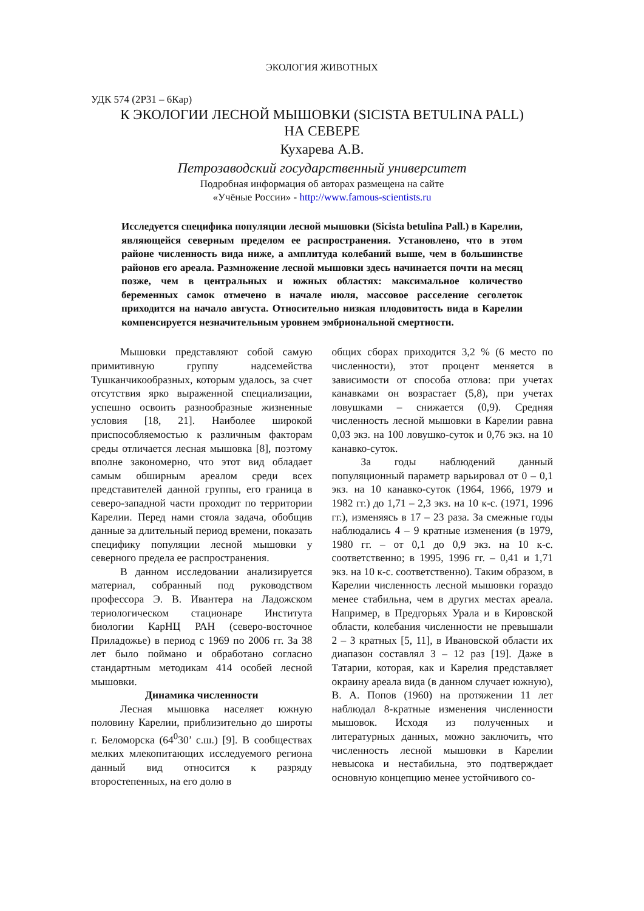ЭКОЛОГИЯ ЖИВОТНЫХ
УДК 574 (2Р31 – 6Кар)
К ЭКОЛОГИИ ЛЕСНОЙ МЫШОВКИ (SICISTA BETULINA PALL)
НА СЕВЕРЕ
Кухарева А.В.
Петрозаводский государственный университет
Подробная информация об авторах размещена на сайте
«Учёные России» - http://www.famous-scientists.ru
Исследуется специфика популяции лесной мышовки (Sicista betulina Pall.) в Карелии, являющейся северным пределом ее распространения. Установлено, что в этом районе численность вида ниже, а амплитуда колебаний выше, чем в большинстве районов его ареала. Размножение лесной мышовки здесь начинается почти на месяц позже, чем в центральных и южных областях: максимальное количество беременных самок отмечено в начале июля, массовое расселение сеголеток приходится на начало августа. Относительно низкая плодовитость вида в Карелии компенсируется незначительным уровнем эмбриональной смертности.
Мышовки представляют собой самую примитивную группу надсемейства Тушканчикообразных, которым удалось, за счет отсутствия ярко выраженной специализации, успешно освоить разнообразные жизненные условия [18, 21]. Наиболее широкой приспособляемостью к различным факторам среды отличается лесная мышовка [8], поэтому вполне закономерно, что этот вид обладает самым обширным ареалом среди всех представителей данной группы, его граница в северо-западной части проходит по территории Карелии. Перед нами стояла задача, обобщив данные за длительный период времени, показать специфику популяции лесной мышовки у северного предела ее распространения.
В данном исследовании анализируется материал, собранный под руководством профессора Э. В. Ивантера на Ладожском териологическом стационаре Института биологии КарНЦ РАН (северо-восточное Приладожье) в период с 1969 по 2006 гг. За 38 лет было поймано и обработано согласно стандартным методикам 414 особей лесной мышовки.
Динамика численности
Лесная мышовка населяет южную половину Карелии, приблизительно до широты г. Беломорска (64<sup>0</sup>30’ с.ш.) [9]. В сообществах мелких млекопитающих исследуемого региона данный вид относится к разряду второстепенных, на его долю в
общих сборах приходится 3,2 % (6 место по численности), этот процент меняется в зависимости от способа отлова: при учетах канавками он возрастает (5,8), при учетах ловушками – снижается (0,9). Средняя численность лесной мышовки в Карелии равна 0,03 экз. на 100 ловушко-суток и 0,76 экз. на 10 канавко-суток.
За годы наблюдений данный популяционный параметр варьировал от 0 – 0,1 экз. на 10 канавко-суток (1964, 1966, 1979 и 1982 гг.) до 1,71 – 2,3 экз. на 10 к-с. (1971, 1996 гг.), изменяясь в 17 – 23 раза. За смежные годы наблюдались 4 – 9 кратные изменения (в 1979, 1980 гг. – от 0,1 до 0,9 экз. на 10 к-с. соответственно; в 1995, 1996 гг. – 0,41 и 1,71 экз. на 10 к-с. соответственно). Таким образом, в Карелии численность лесной мышовки гораздо менее стабильна, чем в других местах ареала. Например, в Предгорьях Урала и в Кировской области, колебания численности не превышали 2 – 3 кратных [5, 11], в Ивановской области их диапазон составлял 3 – 12 раз [19]. Даже в Татарии, которая, как и Карелия представляет окраину ареала вида (в данном случает южную), В. А. Попов (1960) на протяжении 11 лет наблюдал 8-кратные изменения численности мышовок. Исходя из полученных и литературных данных, можно заключить, что численность лесной мышовки в Карелии невысока и нестабильна, это подтверждает основную концепцию менее устойчивого со-